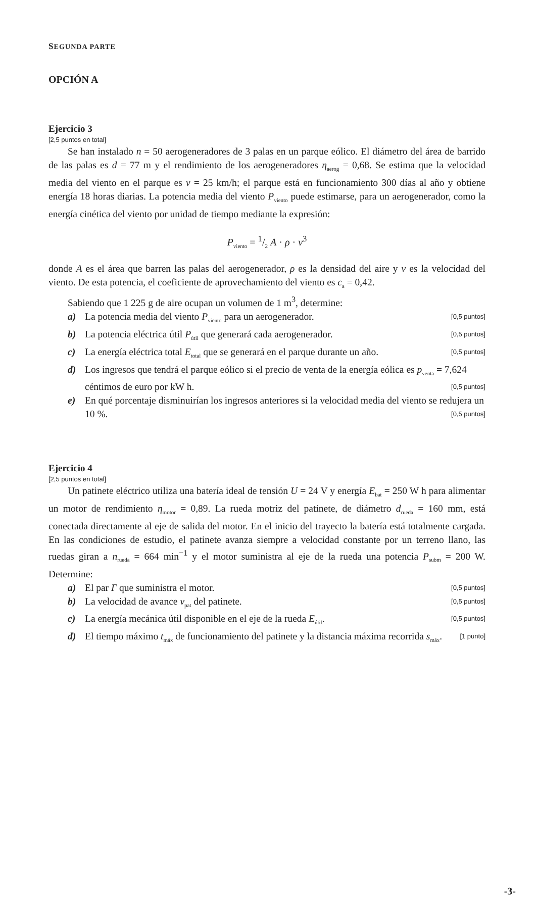SEGUNDA PARTE
OPCIÓN A
Ejercicio 3
[2,5 puntos en total]
Se han instalado n = 50 aerogeneradores de 3 palas en un parque eólico. El diámetro del área de barrido de las palas es d = 77 m y el rendimiento de los aerogeneradores η<sub>aerog</sub> = 0,68. Se estima que la velocidad media del viento en el parque es v = 25 km/h; el parque está en funcionamiento 300 días al año y obtiene energía 18 horas diarias. La potencia media del viento P<sub>viento</sub> puede estimarse, para un aerogenerador, como la energía cinética del viento por unidad de tiempo mediante la expresión:
P<sub>viento</sub> = 1/2 A · ρ · v<sup>3</sup>
donde A es el área que barren las palas del aerogenerador, ρ es la densidad del aire y v es la velocidad del viento. De esta potencia, el coeficiente de aprovechamiento del viento es c<sub>a</sub> = 0,42.
Sabiendo que 1 225 g de aire ocupan un volumen de 1 m<sup>3</sup>, determine:
a) La potencia media del viento P<sub>viento</sub> para un aerogenerador. [0,5 puntos]
b) La potencia eléctrica útil P<sub>útil</sub> que generará cada aerogenerador. [0,5 puntos]
c) La energía eléctrica total E<sub>total</sub> que se generará en el parque durante un año. [0,5 puntos]
d) Los ingresos que tendrá el parque eólico si el precio de venta de la energía eólica es p<sub>venta</sub> = 7,624 céntimos de euro por kW h. [0,5 puntos]
e) En qué porcentaje disminuirían los ingresos anteriores si la velocidad media del viento se redujera un 10 %. [0,5 puntos]
Ejercicio 4
[2,5 puntos en total]
Un patinete eléctrico utiliza una batería ideal de tensión U = 24 V y energía E<sub>bat</sub> = 250 W h para alimentar un motor de rendimiento η<sub>motor</sub> = 0,89. La rueda motriz del patinete, de diámetro d<sub>rueda</sub> = 160 mm, está conectada directamente al eje de salida del motor. En el inicio del trayecto la batería está totalmente cargada. En las condiciones de estudio, el patinete avanza siempre a velocidad constante por un terreno llano, las ruedas giran a n<sub>rueda</sub> = 664 min<sup>−1</sup> y el motor suministra al eje de la rueda una potencia P<sub>subm</sub> = 200 W. Determine:
a) El par Γ que suministra el motor. [0,5 puntos]
b) La velocidad de avance v<sub>pat</sub> del patinete. [0,5 puntos]
c) La energía mecánica útil disponible en el eje de la rueda E<sub>útil</sub>. [0,5 puntos]
d) El tiempo máximo t<sub>máx</sub> de funcionamiento del patinete y la distancia máxima recorrida s<sub>máx</sub>. [1 punto]
-3-